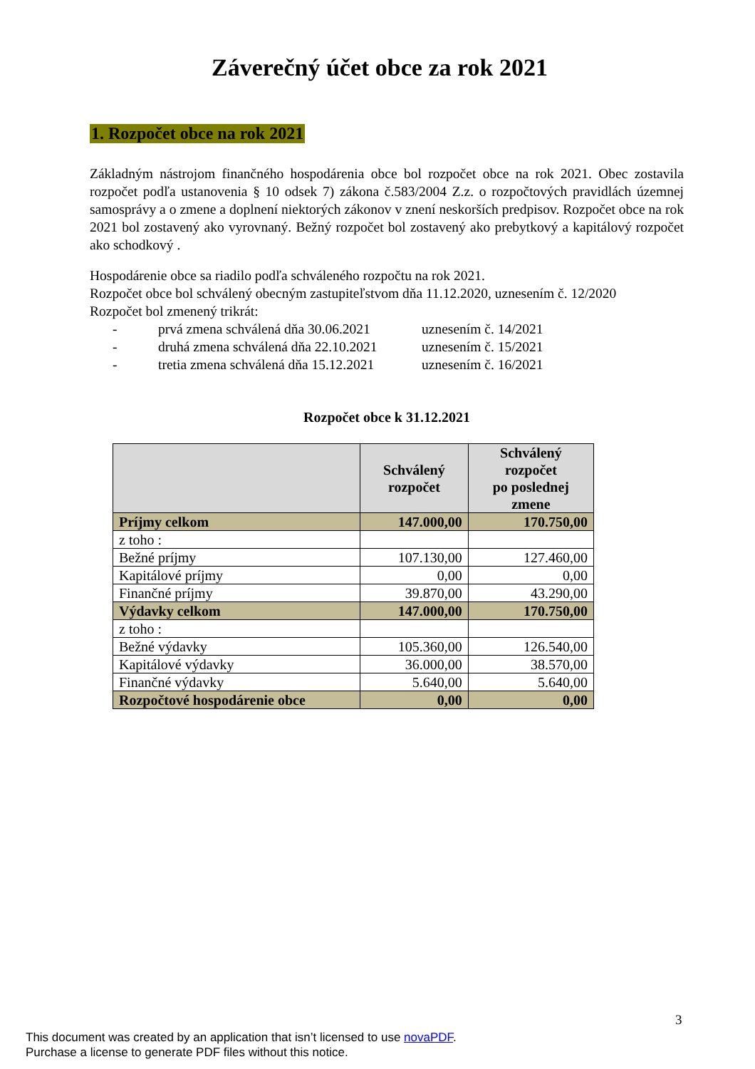Záverečný účet obce za rok 2021
1. Rozpočet obce na rok 2021
Základným nástrojom finančného hospodárenia obce bol rozpočet obce na rok 2021. Obec zostavila rozpočet podľa ustanovenia § 10 odsek 7) zákona č.583/2004 Z.z. o rozpočtových pravidlách územnej samosprávy a o zmene a doplnení niektorých zákonov v znení neskorších predpisov. Rozpočet obce na rok 2021 bol zostavený ako vyrovnaný. Bežný rozpočet bol zostavený ako prebytkový a kapitálový rozpočet ako schodkový .
Hospodárenie obce sa riadilo podľa schváleného rozpočtu na rok 2021.
Rozpočet obce bol schválený obecným zastupiteľstvom dňa 11.12.2020, uznesením č. 12/2020
Rozpočet bol zmenený trikrát:
- prvá zmena schválená dňa 30.06.2021 uznesením č. 14/2021
- druhá zmena schválená dňa 22.10.2021 uznesením č. 15/2021
- tretia zmena schválená dňa 15.12.2021 uznesením č. 16/2021
Rozpočet obce k 31.12.2021
| | Schválený rozpočet | Schválený rozpočet po poslednej zmene |
| --- | --- | --- |
| Príjmy celkom | 147.000,00 | 170.750,00 |
| z toho : | | |
| Bežné príjmy | 107.130,00 | 127.460,00 |
| Kapitálové príjmy | 0,00 | 0,00 |
| Finančné príjmy | 39.870,00 | 43.290,00 |
| Výdavky celkom | 147.000,00 | 170.750,00 |
| z toho : | | |
| Bežné výdavky | 105.360,00 | 126.540,00 |
| Kapitálové výdavky | 36.000,00 | 38.570,00 |
| Finančné výdavky | 5.640,00 | 5.640,00 |
| Rozpočtové hospodárenie obce | 0,00 | 0,00 |
3
This document was created by an application that isn’t licensed to use novaPDF.
Purchase a license to generate PDF files without this notice.